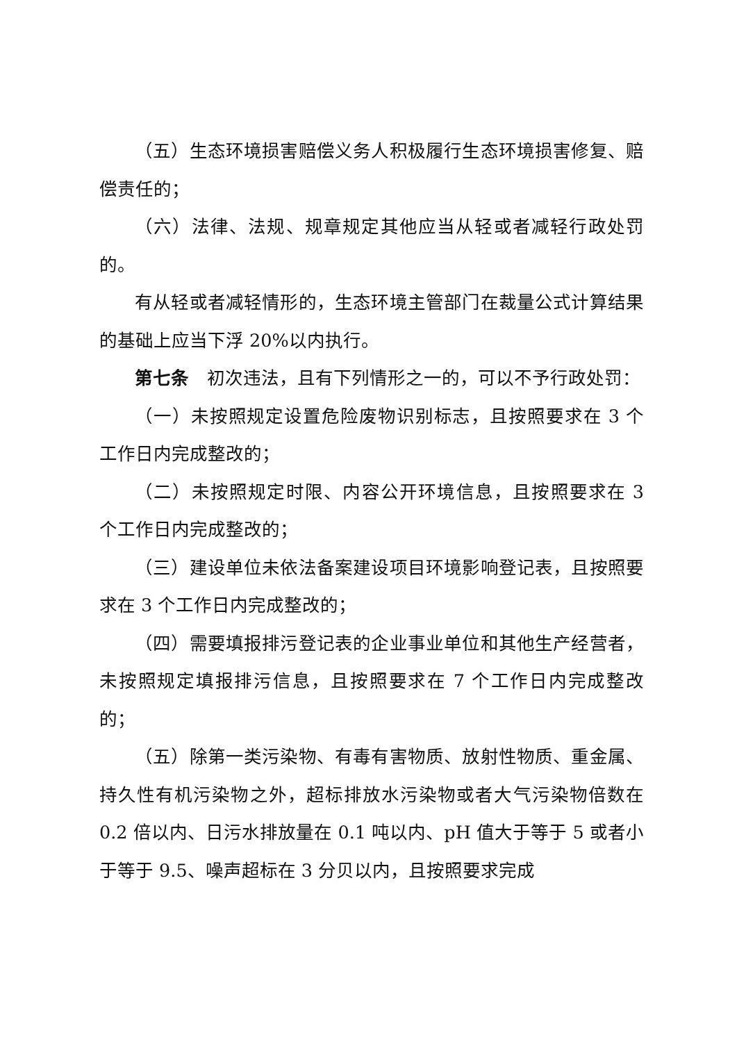（五）生态环境损害赔偿义务人积极履行生态环境损害修复、赔偿责任的；
（六）法律、法规、规章规定其他应当从轻或者减轻行政处罚的。
有从轻或者减轻情形的，生态环境主管部门在裁量公式计算结果的基础上应当下浮 20%以内执行。
第七条　初次违法，且有下列情形之一的，可以不予行政处罚：
（一）未按照规定设置危险废物识别标志，且按照要求在 3 个工作日内完成整改的；
（二）未按照规定时限、内容公开环境信息，且按照要求在 3 个工作日内完成整改的；
（三）建设单位未依法备案建设项目环境影响登记表，且按照要求在 3 个工作日内完成整改的；
（四）需要填报排污登记表的企业事业单位和其他生产经营者，未按照规定填报排污信息，且按照要求在 7 个工作日内完成整改的；
（五）除第一类污染物、有毒有害物质、放射性物质、重金属、持久性有机污染物之外，超标排放水污染物或者大气污染物倍数在 0.2 倍以内、日污水排放量在 0.1 吨以内、pH 值大于等于 5 或者小于等于 9.5、噪声超标在 3 分贝以内，且按照要求完成